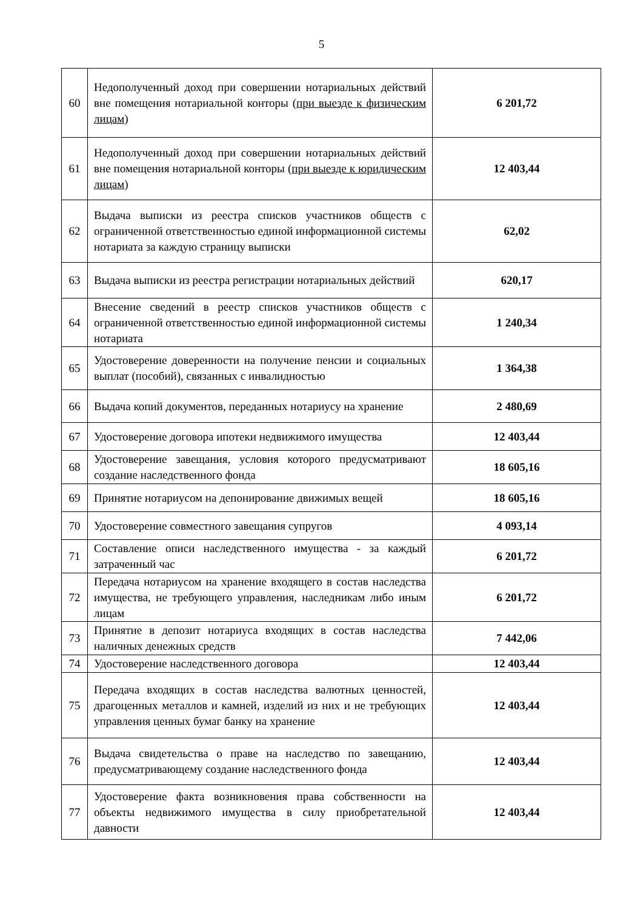5
| 60 | Недополученный доход при совершении нотариальных действий вне помещения нотариальной конторы ( при выезде к физическим лицам ) | 6 201,72 |
| 61 | Недополученный доход при совершении нотариальных действий вне помещения нотариальной конторы ( при выезде к юридическим лицам ) | 12 403,44 |
| 62 | Выдача выписки из реестра списков участников обществ с ограниченной ответственностью единой информационной системы нотариата за каждую страницу выписки | 62,02 |
| 63 | Выдача выписки из реестра регистрации нотариальных действий | 620,17 |
| 64 | Внесение сведений в реестр списков участников обществ с ограниченной ответственностью единой информационной системы нотариата | 1 240,34 |
| 65 | Удостоверение доверенности на получение пенсии и социальных выплат (пособий), связанных с инвалидностью | 1 364,38 |
| 66 | Выдача копий документов, переданных нотариусу на хранение | 2 480,69 |
| 67 | Удостоверение договора ипотеки недвижимого имущества | 12 403,44 |
| 68 | Удостоверение завещания, условия которого предусматривают создание наследственного фонда | 18 605,16 |
| 69 | Принятие нотариусом на депонирование движимых вещей | 18 605,16 |
| 70 | Удостоверение совместного завещания супругов | 4 093,14 |
| 71 | Составление описи наследственного имущества - за каждый затраченный час | 6 201,72 |
| 72 | Передача нотариусом на хранение входящего в состав наследства имущества, не требующего управления, наследникам либо иным лицам | 6 201,72 |
| 73 | Принятие в депозит нотариуса входящих в состав наследства наличных денежных средств | 7 442,06 |
| 74 | Удостоверение наследственного договора | 12 403,44 |
| 75 | Передача входящих в состав наследства валютных ценностей, драгоценных металлов и камней, изделий из них и не требующих управления ценных бумаг банку на хранение | 12 403,44 |
| 76 | Выдача свидетельства о праве на наследство по завещанию, предусматривающему создание наследственного фонда | 12 403,44 |
| 77 | Удостоверение факта возникновения права собственности на объекты недвижимого имущества в силу приобретательной давности | 12 403,44 |